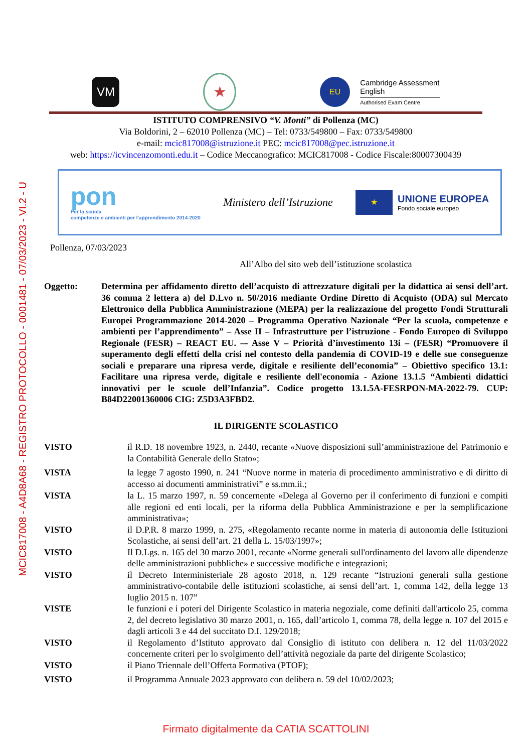MCIC817008 - A4D8A68 - REGISTRO PROTOCOLLO - 0001481 - 07/03/2023 - VI.2 - U
VM
★
EU
Cambridge Assessment
English
Authorised Exam Centre
ISTITUTO COMPRENSIVO “V. Monti” di Pollenza (MC)
Via Boldorini, 2 – 62010 Pollenza (MC) – Tel: 0733/549800 – Fax: 0733/549800
e-mail: mcic817008@istruzione.it PEC: mcic817008@pec.istruzione.it
web: https://icvincenzomonti.edu.it – Codice Meccanografico: MCIC817008 - Codice Fiscale:80007300439
pon
Per la scuola
competenze e ambienti per l'apprendimento 2014-2020
Ministero dell’Istruzione
★
UNIONE EUROPEA
Fondo sociale europeo
Pollenza, 07/03/2023
All’Albo del sito web dell’istituzione scolastica
Oggetto: Determina per affidamento diretto dell’acquisto di attrezzature digitali per la didattica ai sensi dell’art. 36 comma 2 lettera a) del D.Lvo n. 50/2016 mediante Ordine Diretto di Acquisto (ODA) sul Mercato Elettronico della Pubblica Amministrazione (MEPA) per la realizzazione del progetto Fondi Strutturali Europei Programmazione 2014-2020 – Programma Operativo Nazionale “Per la scuola, competenze e ambienti per l’apprendimento” – Asse II – Infrastrutture per l’istruzione - Fondo Europeo di Sviluppo Regionale (FESR) – REACT EU. –- Asse V – Priorità d’investimento 13i – (FESR) “Promuovere il superamento degli effetti della crisi nel contesto della pandemia di COVID-19 e delle sue conseguenze sociali e preparare una ripresa verde, digitale e resiliente dell’economia” – Obiettivo specifico 13.1: Facilitare una ripresa verde, digitale e resiliente dell'economia - Azione 13.1.5 “Ambienti didattici innovativi per le scuole dell’Infanzia”. Codice progetto 13.1.5A-FESRPON-MA-2022-79. CUP: B84D22001360006 CIG: Z5D3A3FBD2.
IL DIRIGENTE SCOLASTICO
VISTO il R.D. 18 novembre 1923, n. 2440, recante «Nuove disposizioni sull’amministrazione del Patrimonio e la Contabilità Generale dello Stato»;
VISTA la legge 7 agosto 1990, n. 241 “Nuove norme in materia di procedimento amministrativo e di diritto di accesso ai documenti amministrativi” e ss.mm.ii.;
VISTA la L. 15 marzo 1997, n. 59 concernente «Delega al Governo per il conferimento di funzioni e compiti alle regioni ed enti locali, per la riforma della Pubblica Amministrazione e per la semplificazione amministrativa»;
VISTO il D.P.R. 8 marzo 1999, n. 275, «Regolamento recante norme in materia di autonomia delle Istituzioni Scolastiche, ai sensi dell’art. 21 della L. 15/03/1997»;
VISTO Il D.Lgs. n. 165 del 30 marzo 2001, recante «Norme generali sull'ordinamento del lavoro alle dipendenze delle amministrazioni pubbliche» e successive modifiche e integrazioni;
VISTO il Decreto Interministeriale 28 agosto 2018, n. 129 recante “Istruzioni generali sulla gestione amministrativo-contabile delle istituzioni scolastiche, ai sensi dell’art. 1, comma 142, della legge 13 luglio 2015 n. 107”
VISTE le funzioni e i poteri del Dirigente Scolastico in materia negoziale, come definiti dall'articolo 25, comma 2, del decreto legislativo 30 marzo 2001, n. 165, dall’articolo 1, comma 78, della legge n. 107 del 2015 e dagli articoli 3 e 44 del succitato D.I. 129/2018;
VISTO il Regolamento d’Istituto approvato dal Consiglio di istituto con delibera n. 12 del 11/03/2022 concernente criteri per lo svolgimento dell’attività negoziale da parte del dirigente Scolastico;
VISTO il Piano Triennale dell’Offerta Formativa (PTOF);
VISTO il Programma Annuale 2023 approvato con delibera n. 59 del 10/02/2023;
Firmato digitalmente da CATIA SCATTOLINI